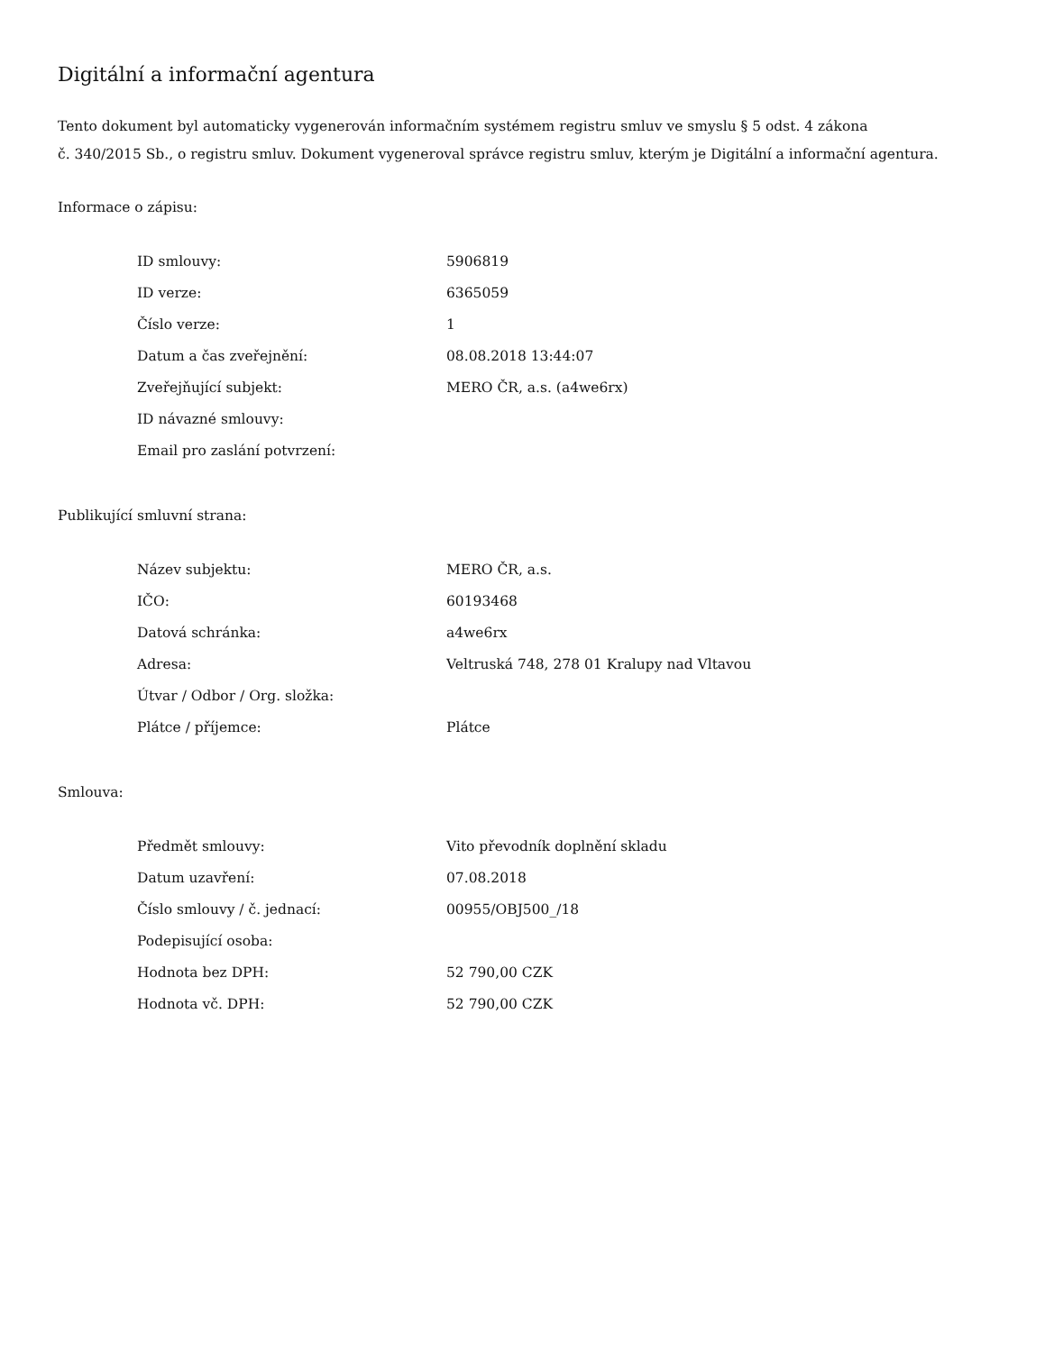Digitální a informační agentura
Tento dokument byl automaticky vygenerován informačním systémem registru smluv ve smyslu § 5 odst. 4 zákona
č. 340/2015 Sb., o registru smluv. Dokument vygeneroval správce registru smluv, kterým je Digitální a informační agentura.
Informace o zápisu:
| ID smlouvy: | 5906819 |
| ID verze: | 6365059 |
| Číslo verze: | 1 |
| Datum a čas zveřejnění: | 08.08.2018 13:44:07 |
| Zveřejňující subjekt: | MERO ČR, a.s. (a4we6rx) |
| ID návazné smlouvy: | |
| Email pro zaslání potvrzení: | |
Publikující smluvní strana:
| Název subjektu: | MERO ČR, a.s. |
| IČO: | 60193468 |
| Datová schránka: | a4we6rx |
| Adresa: | Veltruská 748, 278 01 Kralupy nad Vltavou |
| Útvar / Odbor / Org. složka: | |
| Plátce / příjemce: | Plátce |
Smlouva:
| Předmět smlouvy: | Vito převodník doplnění skladu |
| Datum uzavření: | 07.08.2018 |
| Číslo smlouvy / č. jednací: | 00955/OBJ500_/18 |
| Podepisující osoba: | |
| Hodnota bez DPH: | 52 790,00 CZK |
| Hodnota vč. DPH: | 52 790,00 CZK |